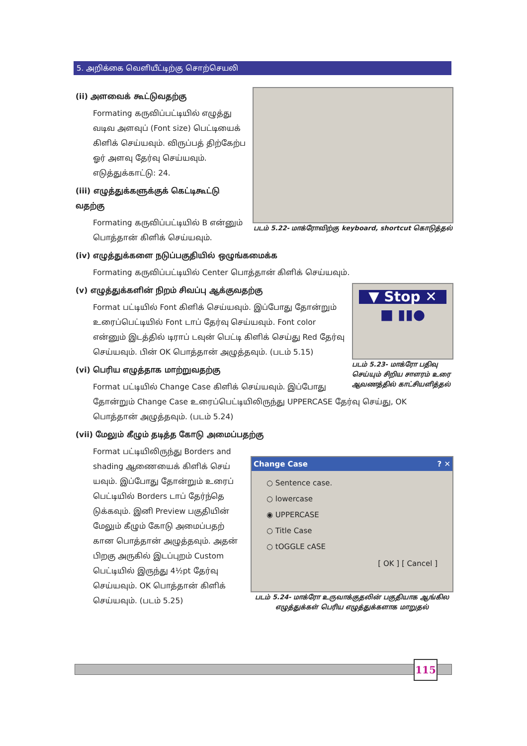5. அறிக்கை வெளியீட்டிற்கு சொற்செயலி
படம் 5.22- மாக்ரோவிற்கு keyboard, shortcut கொடுத்தல்
(ii) அளவைக் கூட்டுவதற்கு
Formating கருவிப்பட்டியில் எழுத்து வடிவ அளவுப் (Font size) பெட்டியைக் கிளிக் செய்யவும். விருப்பத் திற்கேற்ப ஓர் அளவு தேர்வு செய்யவும். எடுத்துக்காட்டு: 24.
(iii) எழுத்துக்களுக்குக் கெட்டிகூட்டு வதற்கு
Formating கருவிப்பட்டியில் B என்னும் பொத்தான் கிளிக் செய்யவும்.
(iv) எழுத்துக்களை நடுப்பகுதியில் ஒழுங்கமைக்க
Formating கருவிப்பட்டியில் Center பொத்தான் கிளிக் செய்யவும்.
▼ Stop ✕
■ ▮▮●
படம் 5.23- மாக்ரோ பதிவு செய்யும் சிறிய சாளரம் உரை ஆவணத்தில் காட்சியளித்தல்
(v) எழுத்துக்களின் நிறம் சிவப்பு ஆக்குவதற்கு
Format பட்டியில் Font கிளிக் செய்யவும். இப்போது தோன்றும் உரைப்பெட்டியில் Font டாப் தேர்வு செய்யவும். Font color என்னும் இடத்தில் டிராப் டவுன் பெட்டி கிளிக் செய்து Red தேர்வு செய்யவும். பின் OK பொத்தான் அழுத்தவும். (படம் 5.15)
(vi) பெரிய எழுத்தாக மாற்றுவதற்கு
Format பட்டியில் Change Case கிளிக் செய்யவும். இப்போது தோன்றும் Change Case உரைப்பெட்டியிலிருந்து UPPERCASE தேர்வு செய்து, OK பொத்தான் அழுத்தவும். (படம் 5.24)
(vii) மேலும் கீழும் தடித்த கோடு அமைப்பதற்கு
Change Case ? ✕
○ Sentence case.
○ lowercase
◉ UPPERCASE
○ Title Case
○ tOGGLE cASE
[ OK ] [ Cancel ]
படம் 5.24- மாக்ரோ உருவாக்குதலின் பகுதியாக ஆங்கில எழுத்துக்கள் பெரிய எழுத்துக்களாக மாறுதல்
Format பட்டியிலிருந்து Borders and shading ஆணையைக் கிளிக் செய் யவும். இப்போது தோன்றும் உரைப் பெட்டியில் Borders டாப் தேர்ந்தெ டுக்கவும். இனி Preview பகுதியின் மேலும் கீழும் கோடு அமைப்பதற் கான பொத்தான் அழுத்தவும். அதன் பிறகு அருகில் இடப்புறம் Custom பெட்டியில் இருந்து 4½pt தேர்வு செய்யவும். OK பொத்தான் கிளிக் செய்யவும். (படம் 5.25)
115